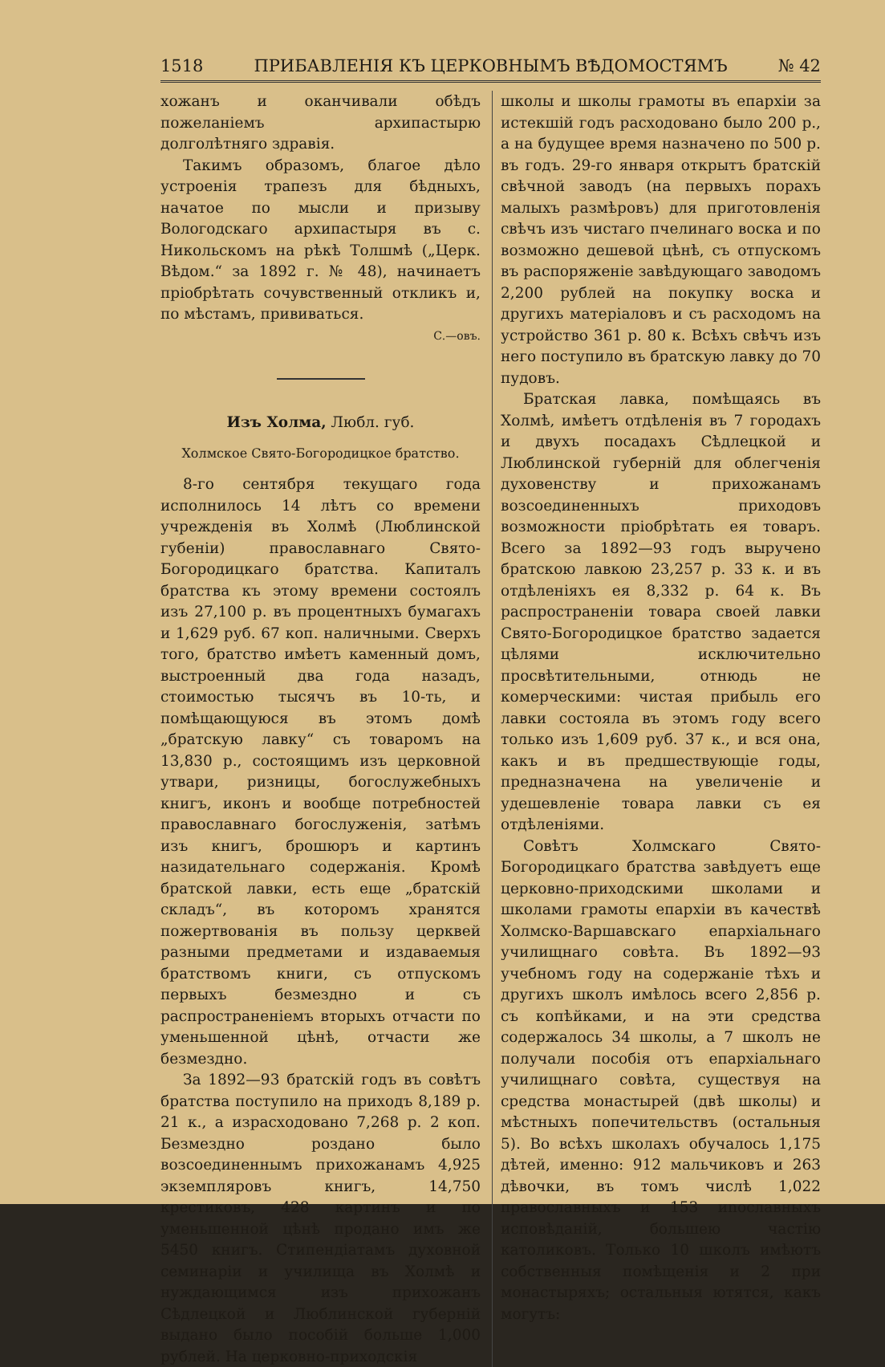1518 ПРИБАВЛЕНІЯ КЪ ЦЕРКОВНЫМЪ ВѢДОМОСТЯМЪ № 42
хожанъ и оканчивали обѣдъ пожеланіемъ архипастырю долголѣтняго здравія.
Такимъ образомъ, благое дѣло устроенія трапезъ для бѣдныхъ, начатое по мысли и призыву Вологодскаго архипастыря въ с. Никольскомъ на рѣкѣ Толшмѣ („Церк. Вѣдом.“ за 1892 г. № 48), начинаетъ пріобрѣтать сочувственный откликъ и, по мѣстамъ, прививаться.
С.—овъ.
Изъ Холма, Любл. губ.
Холмское Свято-Богородицкое братство.
8-го сентября текущаго года исполнилось 14 лѣтъ со времени учрежденія въ Холмѣ (Люблинской губеніи) православнаго Свято-Богородицкаго братства. Капиталъ братства къ этому времени состоялъ изъ 27,100 р. въ процентныхъ бумагахъ и 1,629 руб. 67 коп. наличными. Сверхъ того, братство имѣетъ каменный домъ, выстроенный два года назадъ, стоимостью тысячъ въ 10-ть, и помѣщающуюся въ этомъ домѣ „братскую лавку“ съ товаромъ на 13,830 р., состоящимъ изъ церковной утвари, ризницы, богослужебныхъ книгъ, иконъ и вообще потребностей православнаго богослуженія, затѣмъ изъ книгъ, брошюръ и картинъ назидательнаго содержанія. Кромѣ братской лавки, есть еще „братскій складъ“, въ которомъ хранятся пожертвованія въ пользу церквей разными предметами и издаваемыя братствомъ книги, съ отпускомъ первыхъ безмездно и съ распространеніемъ вторыхъ отчасти по уменьшенной цѣнѣ, отчасти же безмездно.
За 1892—93 братскій годъ въ совѣтъ братства поступило на приходъ 8,189 р. 21 к., а израсходовано 7,268 р. 2 коп. Безмездно роздано было возсоединеннымъ прихожанамъ 4,925 экземпляровъ книгъ, 14,750 крестиковъ, 428 картинъ и по уменьшенной цѣнѣ продано имъ же 5450 книгъ. Стипендіатамъ духовной семинаріи и училища въ Холмѣ и нуждающимся изъ прихожанъ Сѣдлецкой и Люблинской губерній выдано было пособій больше 1,000 рублей. На церковно-приходскія
школы и школы грамоты въ епархіи за истекшій годъ расходовано было 200 р., а на будущее время назначено по 500 р. въ годъ. 29-го января открытъ братскій свѣчной заводъ (на первыхъ порахъ малыхъ размѣровъ) для приготовленія свѣчъ изъ чистаго пчелинаго воска и по возможно дешевой цѣнѣ, съ отпускомъ въ распоряженіе завѣдующаго заводомъ 2,200 рублей на покупку воска и другихъ матеріаловъ и съ расходомъ на устройство 361 р. 80 к. Всѣхъ свѣчъ изъ него поступило въ братскую лавку до 70 пудовъ.
Братская лавка, помѣщаясь въ Холмѣ, имѣетъ отдѣленія въ 7 городахъ и двухъ посадахъ Сѣдлецкой и Люблинской губерній для облегченія духовенству и прихожанамъ возсоединенныхъ приходовъ возможности пріобрѣтать ея товаръ. Всего за 1892—93 годъ выручено братскою лавкою 23,257 р. 33 к. и въ отдѣленіяхъ ея 8,332 р. 64 к. Въ распространеніи товара своей лавки Свято-Богородицкое братство задается цѣлями исключительно просвѣтительными, отнюдь не комерческими: чистая прибыль его лавки состояла въ этомъ году всего только изъ 1,609 руб. 37 к., и вся она, какъ и въ предшествующіе годы, предназначена на увеличеніе и удешевленіе товара лавки съ ея отдѣленіями.
Совѣтъ Холмскаго Свято-Богородицкаго братства завѣдуетъ еще церковно-приходскими школами и школами грамоты епархіи въ качествѣ Холмско-Варшавскаго епархіальнаго училищнаго совѣта. Въ 1892—93 учебномъ году на содержаніе тѣхъ и другихъ школъ имѣлось всего 2,856 р. съ копѣйками, и на эти средства содержалось 34 школы, а 7 школъ не получали пособія отъ епархіальнаго училищнаго совѣта, существуя на средства монастырей (двѣ школы) и мѣстныхъ попечительствъ (остальныя 5). Во всѣхъ школахъ обучалось 1,175 дѣтей, именно: 912 мальчиковъ и 263 дѣвочки, въ томъ числѣ 1,022 православныхъ и 153 иnoславныхъ исповѣданій, большею частію католиковъ. Только 10 школъ имѣютъ собственныя помѣщенія и 2 при монастыряхъ; остальныя ютятся, какъ могутъ: